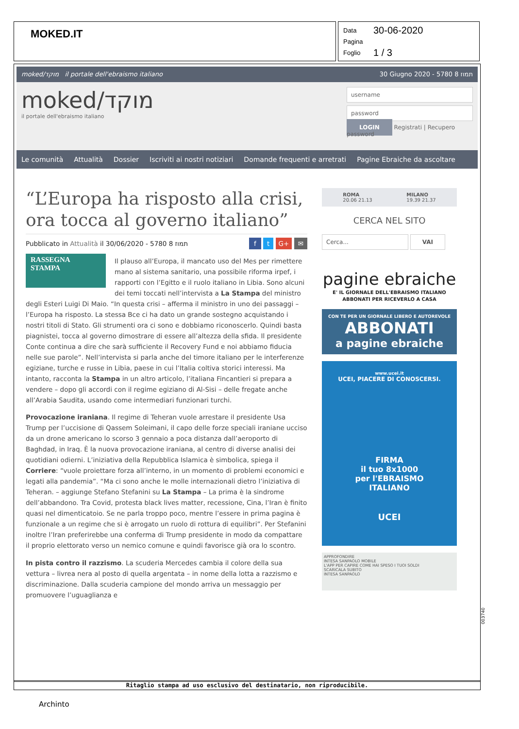MOKED.IT
Data 30-06-2020
Pagina
Foglio 1 / 3
moked/מוקד il portale dell'ebraismo italiano 30 Giugno 2020 - 5780 תמוז 8
moked/מוקד
il portale dell'ebraismo italiano
username
password
LOGIN Registrati | Recupero password
Le comunità Attualità Dossier Iscriviti ai nostri notiziari Domande frequenti e arretrati Pagine Ebraiche da ascoltare
“L’Europa ha risposto alla crisi, ora tocca al governo italiano”
Pubblicato in Attualità il 30/06/2020 - 5780 תמוז 8 f t G+ ✉
RASSEGNA STAMPA
Il plauso all’Europa, il mancato uso del Mes per rimettere mano al sistema sanitario, una possibile riforma irpef, i rapporti con l’Egitto e il ruolo italiano in Libia. Sono alcuni dei temi toccati nell’intervista a La Stampa del ministro degli Esteri Luigi Di Maio. “In questa crisi – afferma il ministro in uno dei passaggi – l’Europa ha risposto. La stessa Bce ci ha dato un grande sostegno acquistando i nostri titoli di Stato. Gli strumenti ora ci sono e dobbiamo riconoscerlo. Quindi basta piagnistei, tocca al governo dimostrare di essere all’altezza della sfida. Il presidente Conte continua a dire che sarà sufficiente il Recovery Fund e noi abbiamo fiducia nelle sue parole”. Nell’intervista si parla anche del timore italiano per le interferenze egiziane, turche e russe in Libia, paese in cui l’Italia coltiva storici interessi. Ma intanto, racconta la Stampa in un altro articolo, l’italiana Fincantieri si prepara a vendere – dopo gli accordi con il regime egiziano di Al-Sisi – delle fregate anche all’Arabia Saudita, usando come intermediari funzionari turchi.
Provocazione iraniana. Il regime di Teheran vuole arrestare il presidente Usa Trump per l’uccisione di Qassem Soleimani, il capo delle forze speciali iraniane ucciso da un drone americano lo scorso 3 gennaio a poca distanza dall’aeroporto di Baghdad, in Iraq. È la nuova provocazione iraniana, al centro di diverse analisi dei quotidiani odierni. L’iniziativa della Repubblica Islamica è simbolica, spiega il Corriere: “vuole proiettare forza all’interno, in un momento di problemi economici e legati alla pandemia”. “Ma ci sono anche le molle internazionali dietro l’iniziativa di Teheran. – aggiunge Stefano Stefanini su La Stampa – La prima è la sindrome dell’abbandono. Tra Covid, protesta black lives matter, recessione, Cina, l’Iran è finito quasi nel dimenticatoio. Se ne parla troppo poco, mentre l’essere in prima pagina è funzionale a un regime che si è arrogato un ruolo di rottura di equilibri”. Per Stefanini inoltre l’Iran preferirebbe una conferma di Trump presidente in modo da compattare il proprio elettorato verso un nemico comune e quindi favorisce già ora lo scontro.
In pista contro il razzismo. La scuderia Mercedes cambia il colore della sua vettura – livrea nera al posto di quella argentata – in nome della lotta a razzismo e discriminazione. Dalla scuderia campione del mondo arriva un messaggio per promuovere l’uguaglianza e
ROMA
20.06 21.13
MILANO
19.39 21.37
CERCA NEL SITO
Cerca... VAI
pagine ebraiche
E' IL GIORNALE DELL'EBRAISMO ITALIANO
ABBONATI PER RICEVERLO A CASA
CON TE PER UN GIORNALE LIBERO E AUTOREVOLE
ABBONATI
a pagine ebraiche
www.ucei.it
UCEI, PIACERE DI CONOSCERSI.
FIRMA
il tuo 8x1000
per l'EBRAISMO
ITALIANO
UCEI
APPROFONDIRE
INTESA SANPAOLO MOBILE
L'APP PER CAPIRE COME HAI SPESO I TUOI SOLDI
SCARICALA SUBITO
INTESA SANPAOLO
003740
Ritaglio stampa ad uso esclusivo del destinatario, non riproducibile.
Archinto